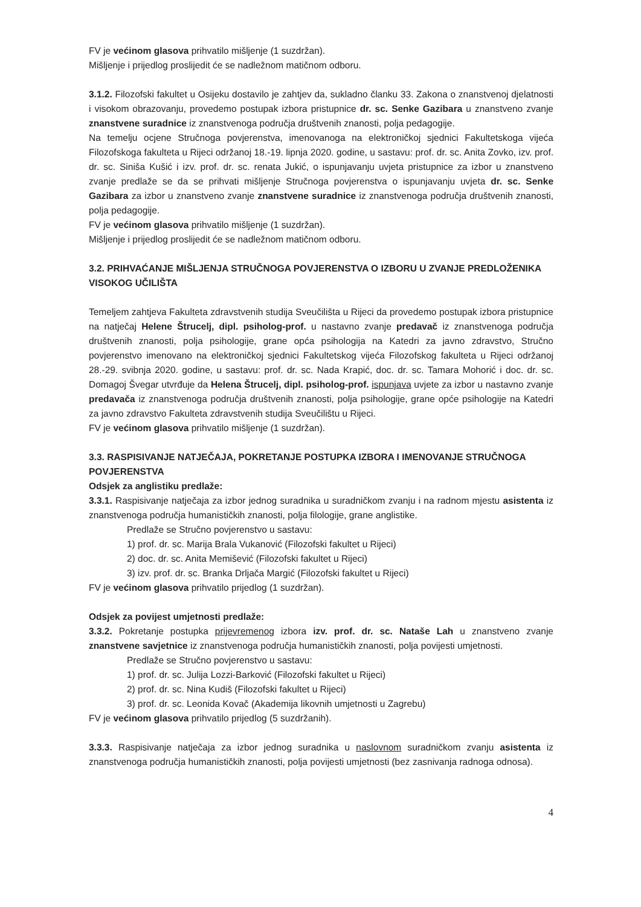FV je većinom glasova prihvatilo mišljenje (1 suzdržan).
Mišljenje i prijedlog proslijedit će se nadležnom matičnom odboru.
3.1.2. Filozofski fakultet u Osijeku dostavilo je zahtjev da, sukladno članku 33. Zakona o znanstvenoj djelatnosti i visokom obrazovanju, provedemo postupak izbora pristupnice dr. sc. Senke Gazibara u znanstveno zvanje znanstvene suradnice iz znanstvenoga područja društvenih znanosti, polja pedagogije.
Na temelju ocjene Stručnoga povjerenstva, imenovanoga na elektroničkoj sjednici Fakultetskoga vijeća Filozofskoga fakulteta u Rijeci održanoj 18.-19. lipnja 2020. godine, u sastavu: prof. dr. sc. Anita Zovko, izv. prof. dr. sc. Siniša Kušić i izv. prof. dr. sc. renata Jukić, o ispunjavanju uvjeta pristupnice za izbor u znanstveno zvanje predlaže se da se prihvati mišljenje Stručnoga povjerenstva o ispunjavanju uvjeta dr. sc. Senke Gazibara za izbor u znanstveno zvanje znanstvene suradnice iz znanstvenoga područja društvenih znanosti, polja pedagogije.
FV je većinom glasova prihvatilo mišljenje (1 suzdržan).
Mišljenje i prijedlog proslijedit će se nadležnom matičnom odboru.
3.2. PRIHVAĆANJE MIŠLJENJA STRUČNOGA POVJERENSTVA O IZBORU U ZVANJE PREDLOŽENIKA VISOKOG UČILIŠTA
Temeljem zahtjeva Fakulteta zdravstvenih studija Sveučilišta u Rijeci da provedemo postupak izbora pristupnice na natječaj Helene Štrucelj, dipl. psiholog-prof. u nastavno zvanje predavač iz znanstvenoga područja društvenih znanosti, polja psihologije, grane opća psihologija na Katedri za javno zdravstvo, Stručno povjerenstvo imenovano na elektroničkoj sjednici Fakultetskog vijeća Filozofskog fakulteta u Rijeci održanoj 28.-29. svibnja 2020. godine, u sastavu: prof. dr. sc. Nada Krapić, doc. dr. sc. Tamara Mohorić i doc. dr. sc. Domagoj Švegar utvrđuje da Helena Štrucelj, dipl. psiholog-prof. ispunjava uvjete za izbor u nastavno zvanje predavača iz znanstvenoga područja društvenih znanosti, polja psihologije, grane opće psihologije na Katedri za javno zdravstvo Fakulteta zdravstvenih studija Sveučilištu u Rijeci.
FV je većinom glasova prihvatilo mišljenje (1 suzdržan).
3.3. RASPISIVANJE NATJEČAJA, POKRETANJE POSTUPKA IZBORA I IMENOVANJE STRUČNOGA POVJERENSTVA
Odsjek za anglistiku predlaže:
3.3.1. Raspisivanje natječaja za izbor jednog suradnika u suradničkom zvanju i na radnom mjestu asistenta iz znanstvenoga područja humanističkih znanosti, polja filologije, grane anglistike.
Predlaže se Stručno povjerenstvo u sastavu:
1) prof. dr. sc. Marija Brala Vukanović (Filozofski fakultet u Rijeci)
2) doc. dr. sc. Anita Memišević (Filozofski fakultet u Rijeci)
3) izv. prof. dr. sc. Branka Drljača Margić (Filozofski fakultet u Rijeci)
FV je većinom glasova prihvatilo prijedlog (1 suzdržan).
Odsjek za povijest umjetnosti predlaže:
3.3.2. Pokretanje postupka prijevremenog izbora izv. prof. dr. sc. Nataše Lah u znanstveno zvanje znanstvene savjetnice iz znanstvenoga područja humanističkih znanosti, polja povijesti umjetnosti.
Predlaže se Stručno povjerenstvo u sastavu:
1) prof. dr. sc. Julija Lozzi-Barković (Filozofski fakultet u Rijeci)
2) prof. dr. sc. Nina Kudiš (Filozofski fakultet u Rijeci)
3) prof. dr. sc. Leonida Kovač (Akademija likovnih umjetnosti u Zagrebu)
FV je većinom glasova prihvatilo prijedlog (5 suzdržanih).
3.3.3. Raspisivanje natječaja za izbor jednog suradnika u naslovnom suradničkom zvanju asistenta iz znanstvenoga područja humanističkih znanosti, polja povijesti umjetnosti (bez zasnivanja radnoga odnosa).
4